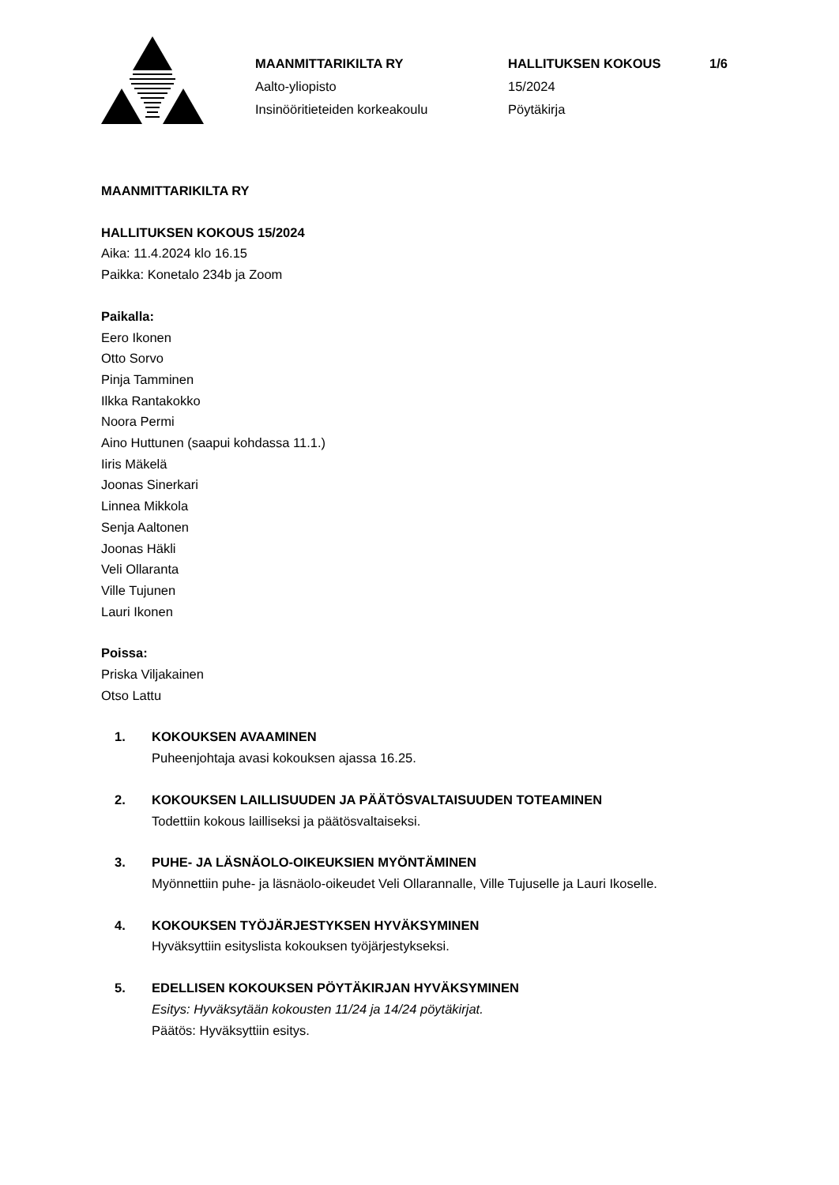MAANMITTARIKILTA RY
Aalto-yliopisto
Insinööritieteiden korkeakoulu
HALLITUKSEN KOKOUS
15/2024
Pöytäkirja
1/6
MAANMITTARIKILTA RY
HALLITUKSEN KOKOUS 15/2024
Aika: 11.4.2024 klo 16.15
Paikka: Konetalo 234b ja Zoom
Paikalla:
Eero Ikonen
Otto Sorvo
Pinja Tamminen
Ilkka Rantakokko
Noora Permi
Aino Huttunen (saapui kohdassa 11.1.)
Iiris Mäkelä
Joonas Sinerkari
Linnea Mikkola
Senja Aaltonen
Joonas Häkli
Veli Ollaranta
Ville Tujunen
Lauri Ikonen
Poissa:
Priska Viljakainen
Otso Lattu
1. KOKOUKSEN AVAAMINEN
Puheenjohtaja avasi kokouksen ajassa 16.25.
2. KOKOUKSEN LAILLISUUDEN JA PÄÄTÖSVALTAISUUDEN TOTEAMINEN
Todettiin kokous lailliseksi ja päätösvaltaiseksi.
3. PUHE- JA LÄSNÄOLO-OIKEUKSIEN MYÖNTÄMINEN
Myönnettiin puhe- ja läsnäolo-oikeudet Veli Ollarannalle, Ville Tujuselle ja Lauri Ikoselle.
4. KOKOUKSEN TYÖJÄRJESTYKSEN HYVÄKSYMINEN
Hyväksyttiin esityslista kokouksen työjärjestykseksi.
5. EDELLISEN KOKOUKSEN PÖYTÄKIRJAN HYVÄKSYMINEN
Esitys: Hyväksytään kokousten 11/24 ja 14/24 pöytäkirjat.
Päätös: Hyväksyttiin esitys.